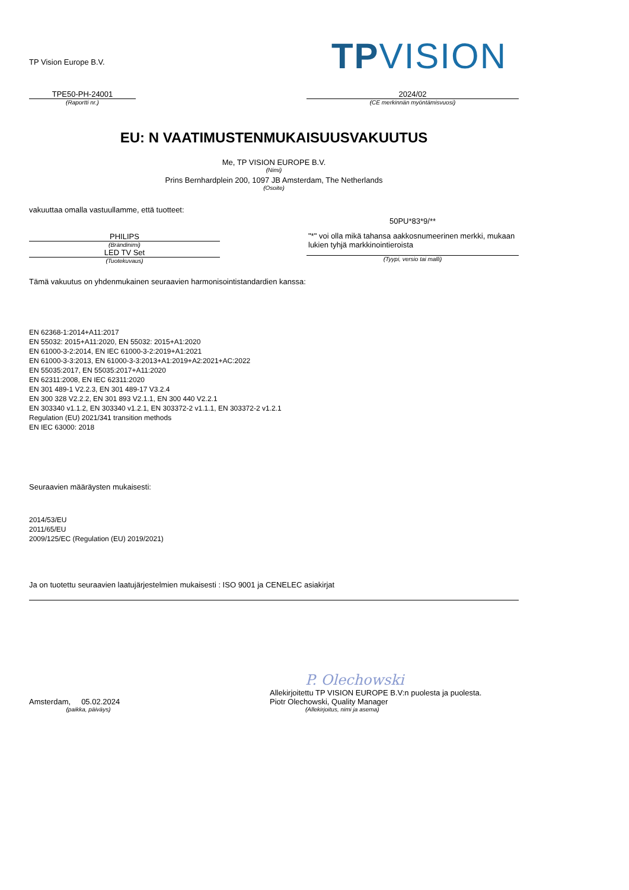TP Vision Europe B.V.
TPVISION
TPE50-PH-24001
(Raportti nr.)
2024/02
(CE merkinnän myöntämisvuosi)
EU: N VAATIMUSTENMUKAISUUSVAKUUTUS
Me, TP VISION EUROPE B.V.
(Nimi)
Prins Bernhardplein 200, 1097 JB Amsterdam, The Netherlands
(Osoite)
vakuuttaa omalla vastuullamme, että tuotteet:
PHILIPS
(Brändinimi)
LED TV Set
(Tuotekuvaus)
50PU*83*9/**
"*" voi olla mikä tahansa aakkosnumeerinen merkki, mukaan lukien tyhjä markkinointieroista
(Tyypi, versio tai malli)
Tämä vakuutus on yhdenmukainen seuraavien harmonisointistandardien kanssa:
EN 62368-1:2014+A11:2017
EN 55032: 2015+A11:2020, EN 55032: 2015+A1:2020
EN 61000-3-2:2014, EN IEC 61000-3-2:2019+A1:2021
EN 61000-3-3:2013, EN 61000-3-3:2013+A1:2019+A2:2021+AC:2022
EN 55035:2017, EN 55035:2017+A11:2020
EN 62311:2008, EN IEC 62311:2020
EN 301 489-1 V2.2.3, EN 301 489-17 V3.2.4
EN 300 328 V2.2.2, EN 301 893 V2.1.1, EN 300 440 V2.2.1
EN 303340 v1.1.2, EN 303340 v1.2.1, EN 303372-2 v1.1.1, EN 303372-2 v1.2.1
Regulation (EU) 2021/341 transition methods
EN IEC 63000: 2018
Seuraavien määräysten mukaisesti:
2014/53/EU
2011/65/EU
2009/125/EC (Regulation (EU) 2019/2021)
Ja on tuotettu seuraavien laatujärjestelmien mukaisesti : ISO 9001 ja CENELEC asiakirjat
Amsterdam, 05.02.2024
(paikka, päiväys)
P. Olechowski
Allekirjoitettu TP VISION EUROPE B.V:n puolesta ja puolesta.
Piotr Olechowski, Quality Manager
(Allekirjoitus, nimi ja asema)